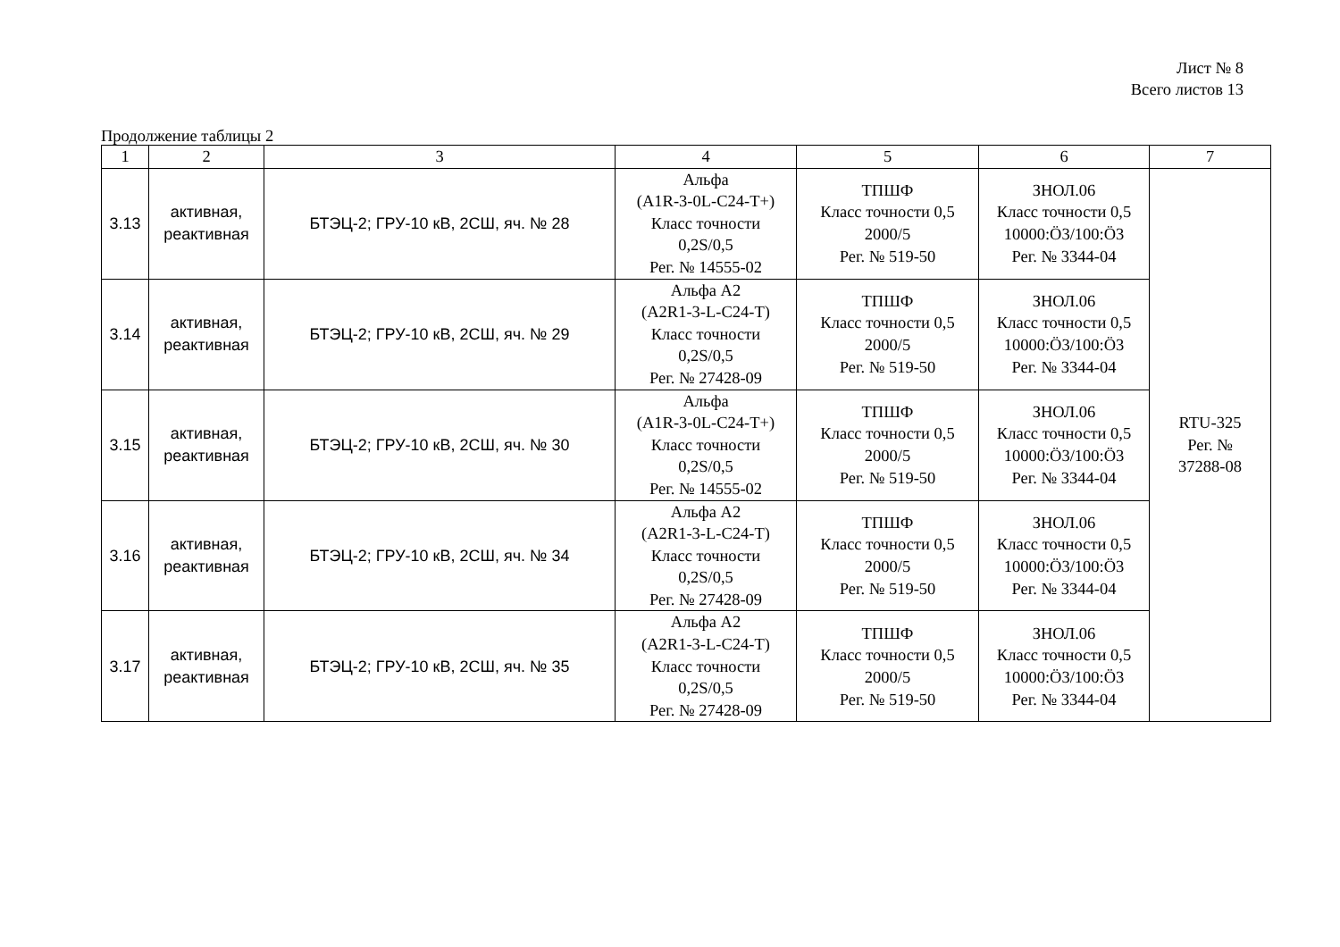Лист № 8
Всего листов 13
Продолжение таблицы 2
| 1 | 2 | 3 | 4 | 5 | 6 | 7 |
| --- | --- | --- | --- | --- | --- | --- |
| 3.13 | активная, реактивная | БТЭЦ-2; ГРУ-10 кВ, 2СШ, яч. № 28 | Альфа (A1R-3-0L-C24-T+) Класс точности 0,2S/0,5 Рег. № 14555-02 | ТПШФ Класс точности 0,5 2000/5 Рег. № 519-50 | ЗНОЛ.06 Класс точности 0,5 10000:Ö3/100:Ö3 Рег. № 3344-04 | RTU-325 Рег. № 37288-08 |
| 3.14 | активная, реактивная | БТЭЦ-2; ГРУ-10 кВ, 2СШ, яч. № 29 | Альфа А2 (A2R1-3-L-C24-T) Класс точности 0,2S/0,5 Рег. № 27428-09 | ТПШФ Класс точности 0,5 2000/5 Рег. № 519-50 | ЗНОЛ.06 Класс точности 0,5 10000:Ö3/100:Ö3 Рег. № 3344-04 | |
| 3.15 | активная, реактивная | БТЭЦ-2; ГРУ-10 кВ, 2СШ, яч. № 30 | Альфа (A1R-3-0L-C24-T+) Класс точности 0,2S/0,5 Рег. № 14555-02 | ТПШФ Класс точности 0,5 2000/5 Рег. № 519-50 | ЗНОЛ.06 Класс точности 0,5 10000:Ö3/100:Ö3 Рег. № 3344-04 | |
| 3.16 | активная, реактивная | БТЭЦ-2; ГРУ-10 кВ, 2СШ, яч. № 34 | Альфа А2 (A2R1-3-L-C24-T) Класс точности 0,2S/0,5 Рег. № 27428-09 | ТПШФ Класс точности 0,5 2000/5 Рег. № 519-50 | ЗНОЛ.06 Класс точности 0,5 10000:Ö3/100:Ö3 Рег. № 3344-04 | |
| 3.17 | активная, реактивная | БТЭЦ-2; ГРУ-10 кВ, 2СШ, яч. № 35 | Альфа А2 (A2R1-3-L-C24-T) Класс точности 0,2S/0,5 Рег. № 27428-09 | ТПШФ Класс точности 0,5 2000/5 Рег. № 519-50 | ЗНОЛ.06 Класс точности 0,5 10000:Ö3/100:Ö3 Рег. № 3344-04 | |